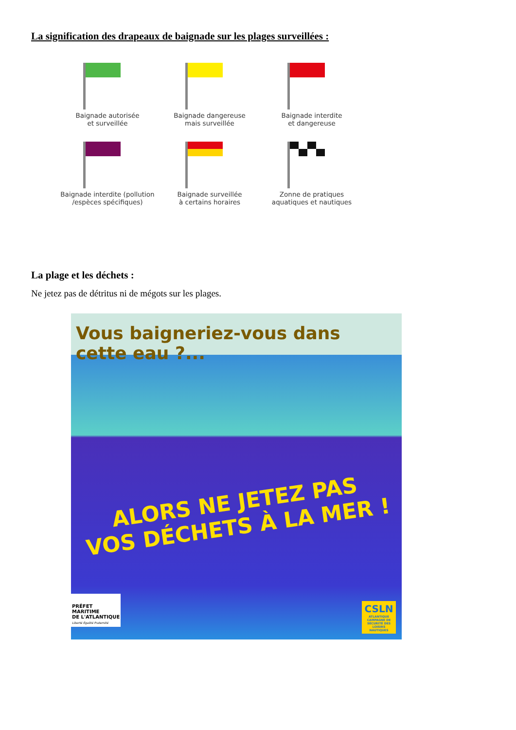La signification des drapeaux de baignade sur les plages surveillées :
Baignade autorisée
et surveillée
Baignade dangereuse
mais surveillée
Baignade interdite
et dangereuse
Baignade interdite (pollution
/espèces spécifiques)
Baignade surveillée
à certains horaires
Zonne de pratiques
aquatiques et nautiques
La plage et les déchets :
Ne jetez pas de détritus ni de mégots sur les plages.
Vous baigneriez-vous dans cette eau ?...
ALORS NE JETEZ PAS
VOS DÉCHETS À LA MER !
PRÉFET
MARITIME
DE L'ATLANTIQUE
Liberté Égalité Fraternité
CSLN
ATLANTIQUE
CAMPAGNE DE SÉCURITÉ DES LOISIRS NAUTIQUES